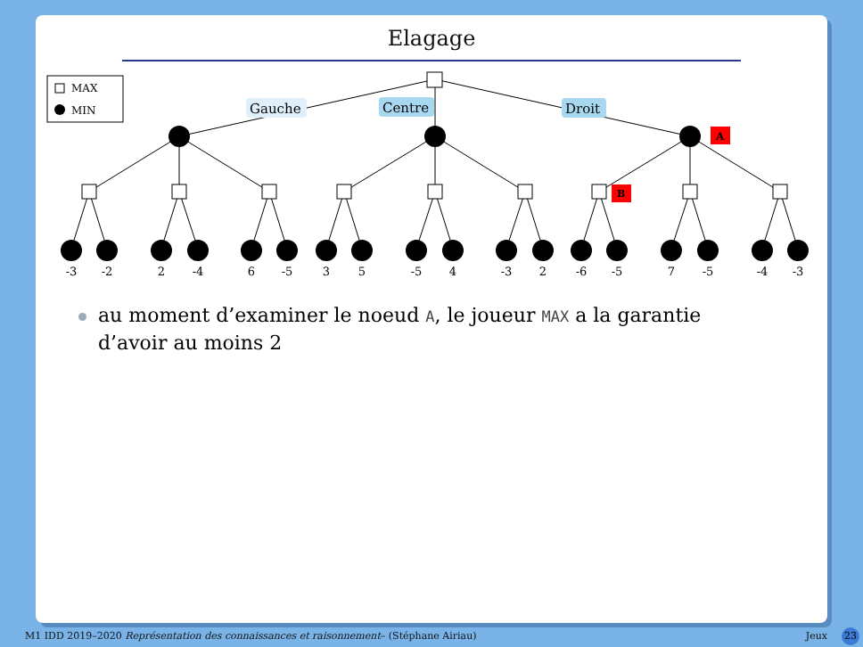Elagage
MAX
MIN
Gauche
Centre
Droit
A
B
-3
-2
2
-4
6
-5
3
5
-5
4
-3
2
-6
-5
7
-5
-4
-3
au moment d’examiner le noeud A, le joueur MAX a la garantie d’avoir au moins 2
M1 IDD 2019–2020 Représentation des connaissances et raisonnement– (Stéphane Airiau) Jeux 23